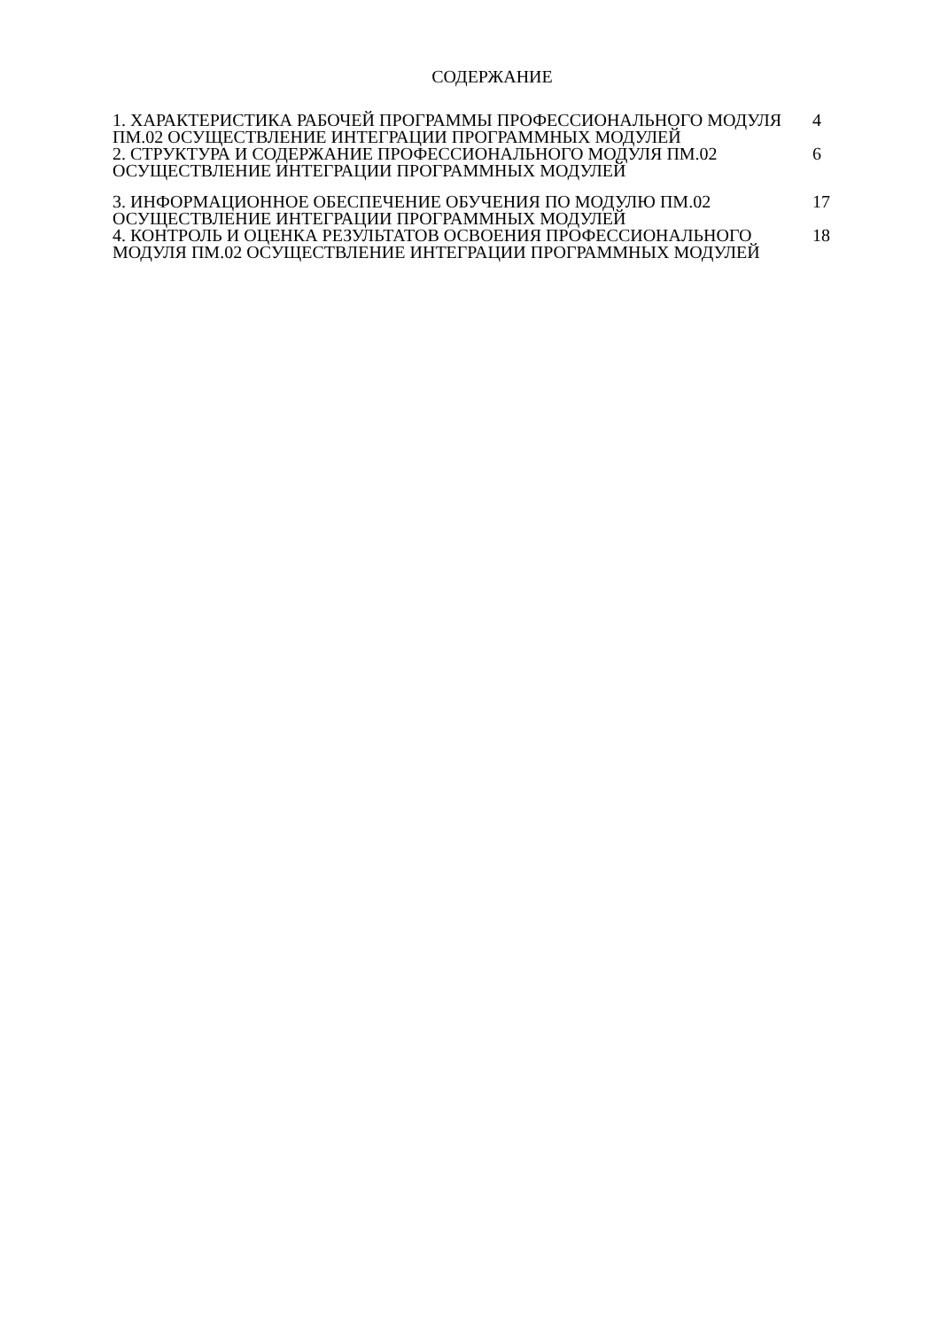СОДЕРЖАНИЕ
| 1. ХАРАКТЕРИСТИКА РАБОЧЕЙ ПРОГРАММЫ ПРОФЕССИОНАЛЬНОГО МОДУЛЯ ПМ.02 ОСУЩЕСТВЛЕНИЕ ИНТЕГРАЦИИ ПРОГРАММНЫХ МОДУЛЕЙ | 4 |
| 2. СТРУКТУРА И СОДЕРЖАНИЕ ПРОФЕССИОНАЛЬНОГО МОДУЛЯ ПМ.02 ОСУЩЕСТВЛЕНИЕ ИНТЕГРАЦИИ ПРОГРАММНЫХ МОДУЛЕЙ | 6 |
| 3. ИНФОРМАЦИОННОЕ ОБЕСПЕЧЕНИЕ ОБУЧЕНИЯ ПО МОДУЛЮ ПМ.02 ОСУЩЕСТВЛЕНИЕ ИНТЕГРАЦИИ ПРОГРАММНЫХ МОДУЛЕЙ | 17 |
| 4. КОНТРОЛЬ И ОЦЕНКА РЕЗУЛЬТАТОВ ОСВОЕНИЯ ПРОФЕССИОНАЛЬНОГО МОДУЛЯ ПМ.02 ОСУЩЕСТВЛЕНИЕ ИНТЕГРАЦИИ ПРОГРАММНЫХ МОДУЛЕЙ | 18 |